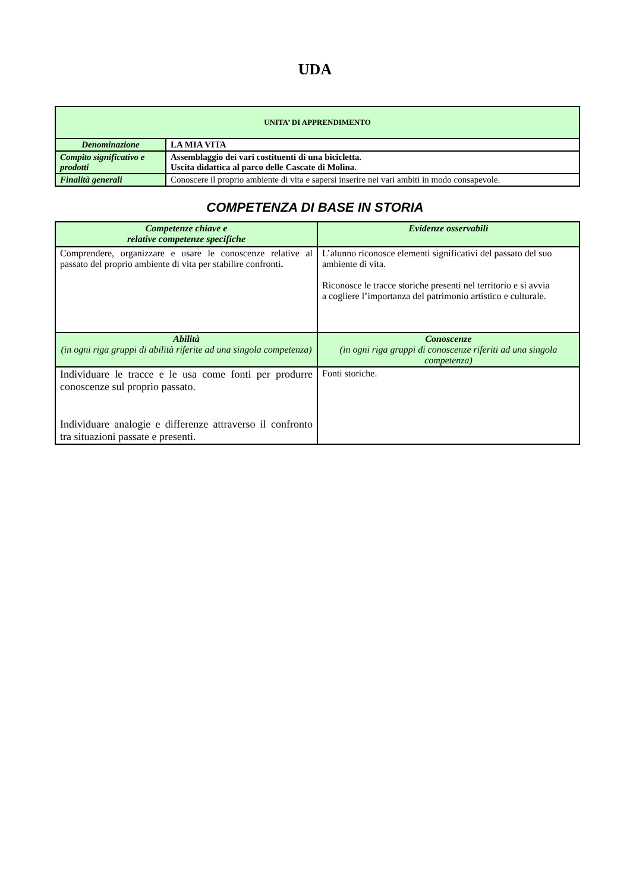UDA
| UNITA’ DI APPRENDIMENTO | |
| Denominazione | LA MIA VITA |
| Compito significativo e prodotti | Assemblaggio dei vari costituenti di una bicicletta. Uscita didattica al parco delle Cascate di Molina. |
| Finalità generali | Conoscere il proprio ambiente di vita e sapersi inserire nei vari ambiti in modo consapevole. |
COMPETENZA DI BASE IN STORIA
| Competenze chiave e relative competenze specifiche | Evidenze osservabili |
| Comprendere, organizzare e usare le conoscenze relative al passato del proprio ambiente di vita per stabilire confronti . | L’alunno riconosce elementi significativi del passato del suo ambiente di vita. Riconosce le tracce storiche presenti nel territorio e si avvia a cogliere l’importanza del patrimonio artistico e culturale. |
| Abilità (in ogni riga gruppi di abilità riferite ad una singola competenza) | Conoscenze (in ogni riga gruppi di conoscenze riferiti ad una singola competenza) |
| Individuare le tracce e le usa come fonti per produrre conoscenze sul proprio passato. Individuare analogie e differenze attraverso il confronto tra situazioni passate e presenti. | Fonti storiche. |